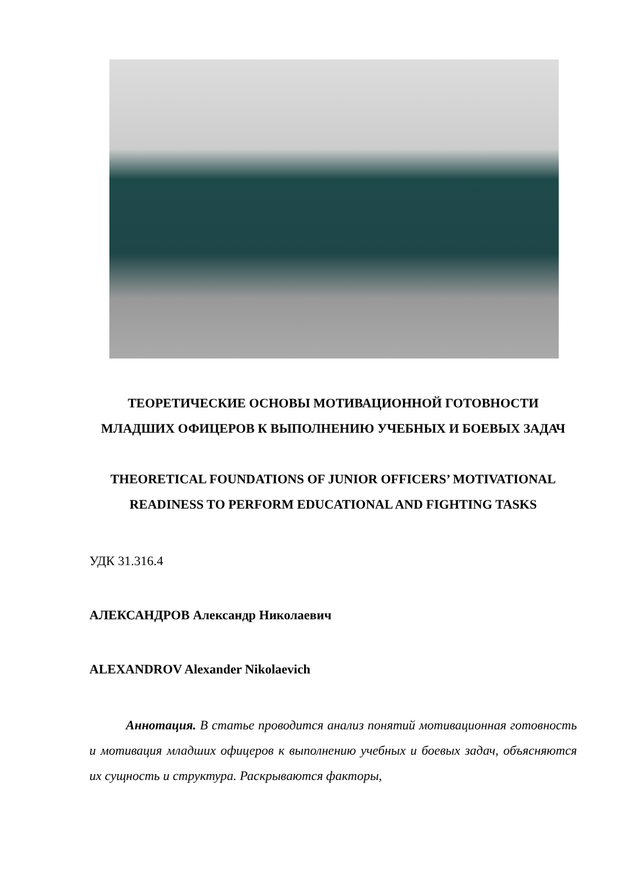ТЕОРЕТИЧЕСКИЕ ОСНОВЫ МОТИВАЦИОННОЙ ГОТОВНОСТИ МЛАДШИХ ОФИЦЕРОВ К ВЫПОЛНЕНИЮ УЧЕБНЫХ И БОЕВЫХ ЗАДАЧ
THEORETICAL FOUNDATIONS OF JUNIOR OFFICERS’ MOTIVATIONAL READINESS TO PERFORM EDUCATIONAL AND FIGHTING TASKS
УДК 31.316.4
АЛЕКСАНДРОВ Александр Николаевич
ALEXANDROV Alexander Nikolaevich
Аннотация. В статье проводится анализ понятий мотивационная готовность и мотивация младших офицеров к выполнению учебных и боевых задач, объясняются их сущность и структура. Раскрываются факторы,